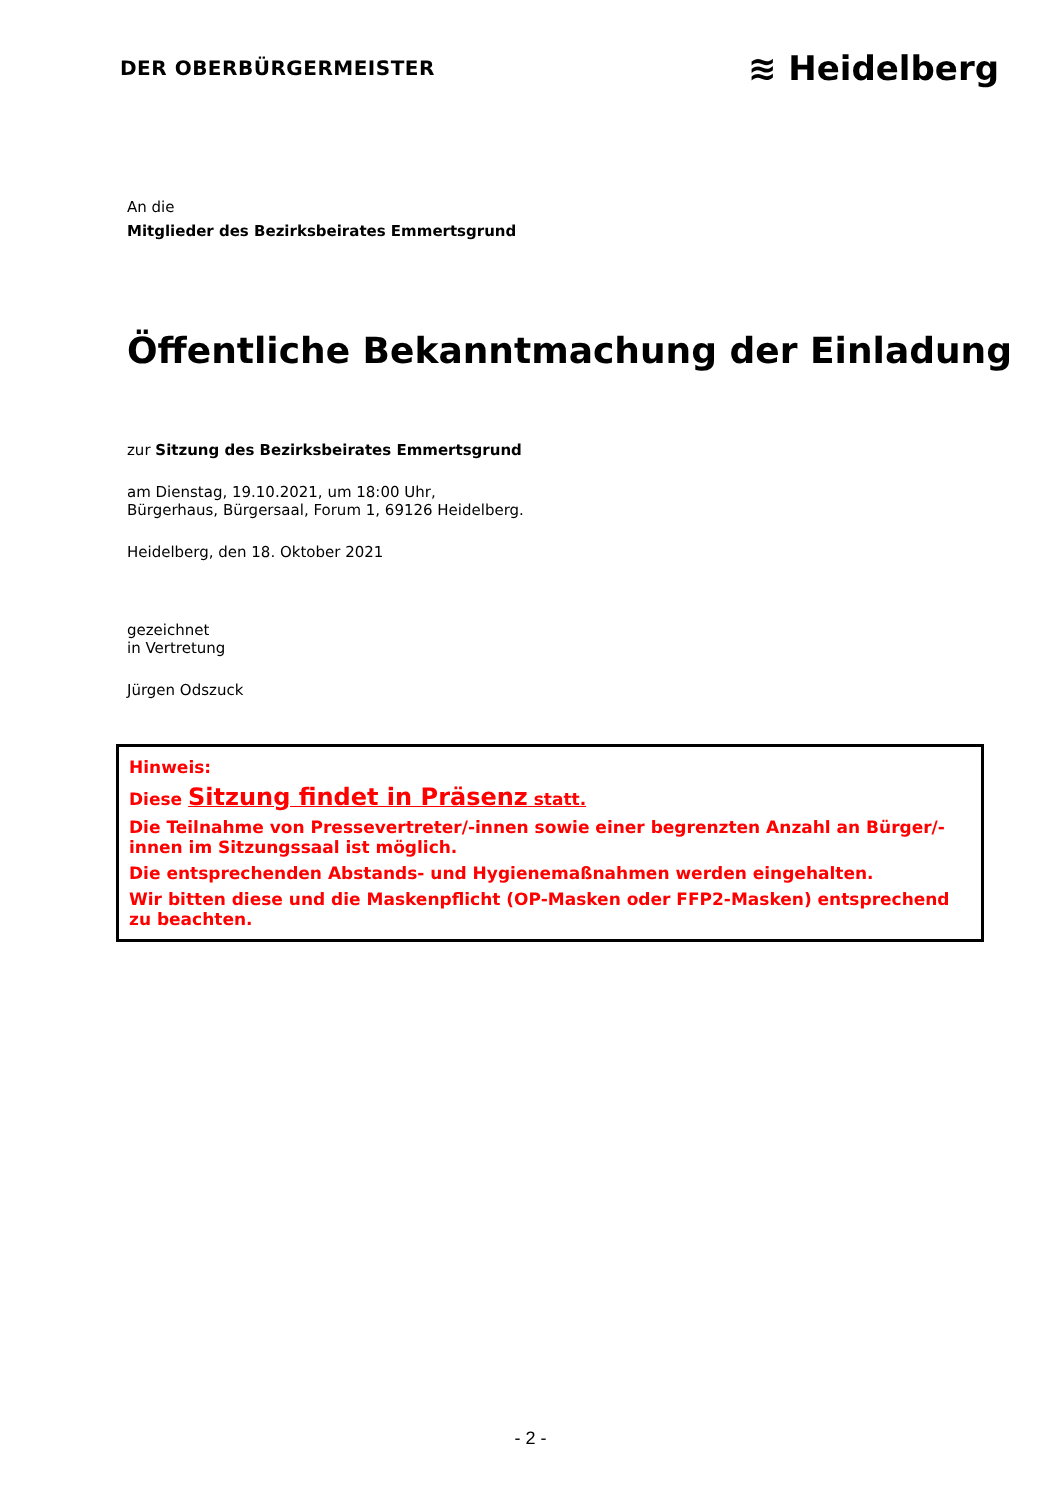DER OBERBÜRGERMEISTER
≋ Heidelberg
An die
Mitglieder des Bezirksbeirates Emmertsgrund
Öffentliche Bekanntmachung der Einladung
zur Sitzung des Bezirksbeirates Emmertsgrund
am Dienstag, 19.10.2021, um 18:00 Uhr,
Bürgerhaus, Bürgersaal, Forum 1, 69126 Heidelberg.
Heidelberg, den 18. Oktober 2021
gezeichnet
in Vertretung
Jürgen Odszuck
Hinweis:
Diese Sitzung findet in Präsenz statt.
Die Teilnahme von Pressevertreter/-innen sowie einer begrenzten Anzahl an Bürger/-innen im Sitzungssaal ist möglich.
Die entsprechenden Abstands- und Hygienemaßnahmen werden eingehalten.
Wir bitten diese und die Maskenpflicht (OP-Masken oder FFP2-Masken) entsprechend zu beachten.
- 2 -